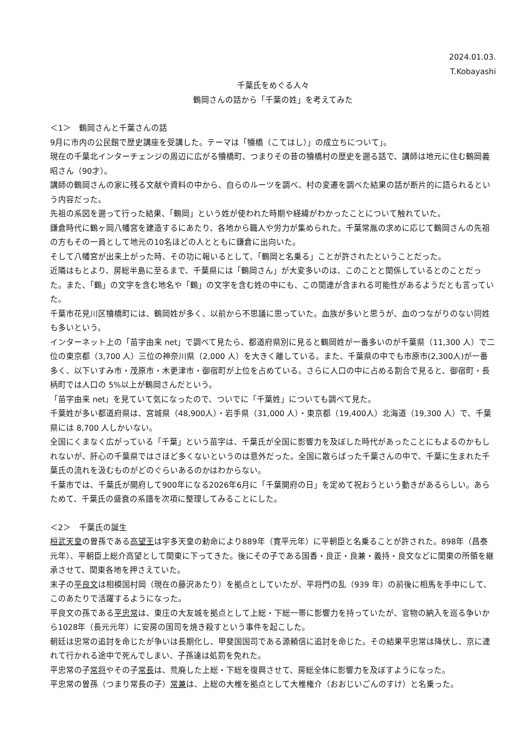2024.01.03.
T.Kobayashi
千葉氏をめぐる人々
鶴岡さんの話から「千葉の姓」を考えてみた
＜1＞　鶴岡さんと千葉さんの話
9月に市内の公民館で歴史講座を受講した。テーマは「犢橋（こてはし）」の成立ちについて」。
現在の千葉北インターチェンジの周辺に広がる犢橋町、つまりその昔の犢橋村の歴史を遡る話で、講師は地元に住む鶴岡義昭さん（90才）。
講師の鶴岡さんの家に残る文献や資料の中から、自らのルーツを調べ、村の変遷を調べた結果の話が断片的に語られるという内容だった。
先祖の系図を遡って行った結果、「鶴岡」という姓が使われた時期や経緯がわかったことについて触れていた。
鎌倉時代に鶴ヶ岡八幡宮を建造するにあたり、各地から職人や労力が集められた。千葉常胤の求めに応じて鶴岡さんの先祖の方もその一員として地元の10名ほどの人とともに鎌倉に出向いた。
そして八幡宮が出来上がった時、その功に報いるとして、「鶴岡と名乗る」ことが許されたということだった。
近隣はもとより、房総半島に至るまで、千葉県には「鶴岡さん」が大変多いのは、このことと関係しているとのことだった。また、「鶴」の文字を含む地名や「鶴」の文字を含む姓の中にも、この関連が含まれる可能性があるようだとも言っていた。
千葉市花見川区犢橋町には、鶴岡姓が多く、以前から不思議に思っていた。血族が多いと思うが、血のつながりのない同姓も多いという。
インターネット上の「苗字由来 net」で調べて見たら、都道府県別に見ると鶴岡姓が一番多いのが千葉県（11,300 人）で二位の東京都（3,700 人）三位の神奈川県（2,000 人）を大きく離している。また、千葉県の中でも市原市(2,300人)が一番多く、以下いすみ市・茂原市・木更津市・御宿町が上位を占めている。さらに人口の中に占める割合で見ると、御宿町・長柄町では人口の 5%以上が鶴岡さんだという。
「苗字由来 net」を見ていて気になったので、ついでに「千葉姓」についても調べて見た。
千葉姓が多い都道府県は、宮城県（48,900人）・岩手県（31,000 人）・東京都（19,400人）北海道（19,300 人）で、千葉県には 8,700 人しかいない。
全国にくまなく広がっている「千葉」という苗字は、千葉氏が全国に影響力を及ぼした時代があったことにもよるのかもしれないが、肝心の千葉県ではさほど多くないというのは意外だった。全国に散らばった千葉さんの中で、千葉に生まれた千葉氏の流れを汲むものがどのぐらいあるのかはわからない。
千葉市では、千葉氏が開府して900年になる2026年6月に「千葉開府の日」を定めて祝おうという動きがあるらしい。あらためて、千葉氏の盛衰の系譜を次項に整理してみることにした。
＜2＞　千葉氏の誕生
桓武天皇の曽孫である高望王は宇多天皇の勅命により889年（寛平元年）に平朝臣と名乗ることが許された。898年（昌泰元年）、平朝臣上総介高望として関東に下ってきた。後にその子である国香・良正・良兼・義持・良文などに関東の所領を継承させて、関東各地を押さえていた。
末子の平良文は相模国村岡（現在の藤沢あたり）を拠点としていたが、平将門の乱（939 年）の前後に相馬を手中にして、このあたりで活躍するようになった。
平良文の孫である平忠常は、東庄の大友城を拠点として上総・下総一帯に影響力を持っていたが、官物の納入を巡る争いから1028年（長元元年）に安房の国司を焼き殺すという事件を起こした。
朝廷は忠常の追討を命じたが争いは長期化し、甲斐国国司である源頼信に追討を命じた。その結果平忠常は降伏し、京に連れて行かれる途中で死んでしまい、子孫達は処罰を免れた。
平忠常の子常将やその子常長は、荒廃した上総・下総を復興させて、房総全体に影響力を及ぼすようになった。
平忠常の曽孫（つまり常長の子）常兼は、上総の大椎を拠点として大椎権介（おおじいごんのすけ）と名乗った。